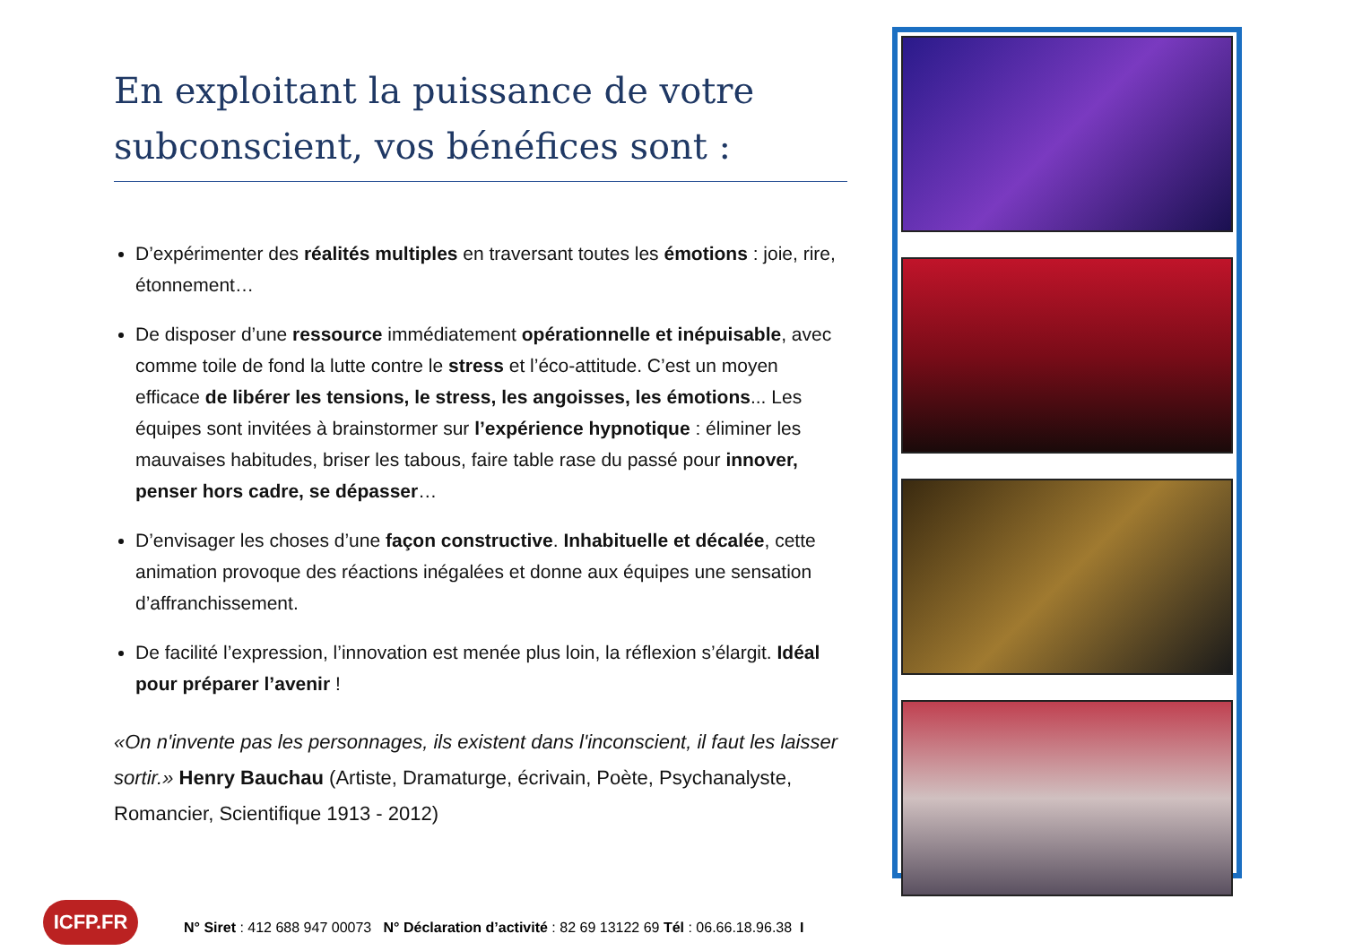En exploitant la puissance de votre subconscient, vos bénéfices sont :
D’expérimenter des réalités multiples en traversant toutes les émotions : joie, rire, étonnement…
De disposer d’une ressource immédiatement opérationnelle et inépuisable, avec comme toile de fond la lutte contre le stress et l’éco-attitude. C’est un moyen efficace de libérer les tensions, le stress, les angoisses, les émotions... Les équipes sont invitées à brainstormer sur l’expérience hypnotique : éliminer les mauvaises habitudes, briser les tabous, faire table rase du passé pour innover, penser hors cadre, se dépasser…
D’envisager les choses d’une façon constructive. Inhabituelle et décalée, cette animation provoque des réactions inégalées et donne aux équipes une sensation d’affranchissement.
De facilité l’expression, l’innovation est menée plus loin, la réflexion s’élargit. Idéal pour préparer l’avenir !
«On n'invente pas les personnages, ils existent dans l'inconscient, il faut les laisser sortir.» Henry Bauchau (Artiste, Dramaturge, écrivain, Poète, Psychanalyste, Romancier, Scientifique 1913 - 2012)
ICFP.FR
N° Siret : 412 688 947 00073 N° Déclaration d’activité : 82 69 13122 69 Tél : 06.66.18.96.38 I